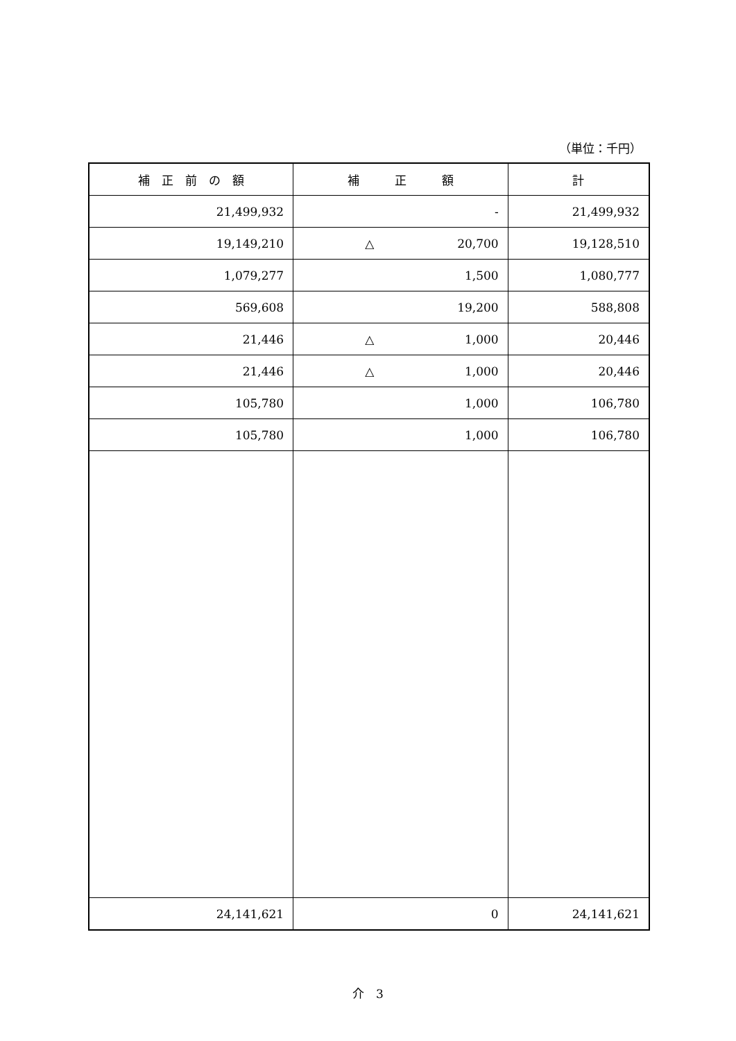（単位：千円）
| 補 正 前 の 額 | 補 正 額 | 計 |
| --- | --- | --- |
| 21,499,932 | - | 21,499,932 |
| 19,149,210 | △ 20,700 | 19,128,510 |
| 1,079,277 | 1,500 | 1,080,777 |
| 569,608 | 19,200 | 588,808 |
| 21,446 | △ 1,000 | 20,446 |
| 21,446 | △ 1,000 | 20,446 |
| 105,780 | 1,000 | 106,780 |
| 105,780 | 1,000 | 106,780 |
| 24,141,621 | 0 | 24,141,621 |
介　3